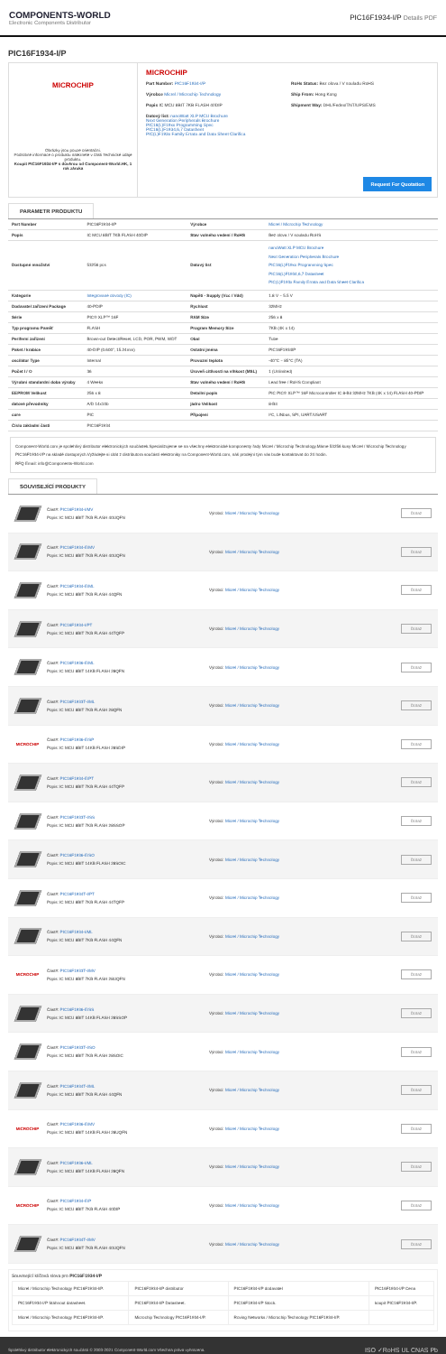COMPONENTS-WORLD
Electronic Components Distributor
PIC16F1934-I/P Details PDF
PIC16F1934-I/P
MICROCHIP
Obrázky jsou pouze orientační.
Podrobné informace o produktu naleznete v části Technické údaje produktu.
Koupit PIC16F1934-I/P s důvěrou od Component-World.HK, 1 rok záruka
MICROCHIP
Part Number: PIC16F1934-I/P
Výrobce Micrel / Microchip Technology
Popis IC MCU 8BIT 7KB FLASH 40DIP
Datový list: nanoWatt XLP MCU Brochure
Next Generation Peripherals Brochure
PIC16(L)F19xx Programming Spec
PIC16(L)F1934,6,7 Datasheet
PIC(L)F193x Family Errata and Data Sheet Clarifica
RoHs Status: Bez olova / V souladu RoHS
Ship From: Hong Kong
Shipment Way: DHL/Fedex/TNT/UPS/EMS
Request For Quotation
PARAMETR PRODUKTU
| Part Number | PIC16F1934-I/P | Výrobce | Micrel / Microchip Technology |
| Popis | IC MCU 8BIT 7KB FLASH 40DIP | Stav volného vedení / RoHS | Bez olova / V souladu RoHS |
| Dostupné množství | 53256 pcs | Datový list | nanoWatt XLP MCU Brochure Next Generation Peripherals Brochure PIC16(L)F19xx Programming Spec PIC16(L)F1934,6,7 Datasheet PIC(L)F193x Family Errata and Data Sheet Clarifica |
| Kategorie | Integrované obvody (IC) | Napětí - Supply (Vcc / Vdd) | 1.8 V ~ 5.5 V |
| Dodavatel zařízení Package | 40-PDIP | Rychlost | 32MHz |
| Série | PIC® XLP™ 16F | RAM Size | 256 x 8 |
| Typ programu Paměť | FLASH | Program Memory Size | 7KB (4K x 14) |
| Periferní zařízení | Brown-out Detect/Reset, LCD, POR, PWM, WDT | Obal | Tube |
| Paket / krabice | 40-DIP (0.600", 15.24mm) | Ostatní jména | PIC16F1934IP |
| oscilátor Type | Internal | Provozní teplota | -40°C ~ 85°C (TA) |
| Počet I / O | 36 | Úroveň citlivosti na vlhkost (MSL) | 1 (Unlimited) |
| Výrobní standardní doba výroby | 4 Weeks | Stav volného vedení / RoHS | Lead free / RoHS Compliant |
| EEPROM Velikost | 256 x 8 | Detailní popis | PIC PIC® XLP™ 16F Microcontroller IC 8-Bit 32MHz 7KB (4K x 14) FLASH 40-PDIP |
| datové převodníky | A/D 14x10b | jádro Velikost | 8-Bit |
| core | PIC | Připojení | I²C, LINbus, SPI, UART/USART |
| Číslo základní části | PIC16F1934 | | |
Component-World.com je spolehlivý distributor elektronických součástek.Specializujeme se na všechny elektronické komponenty řady Micrel / Microchip Technology.Máme 53256 kusy Micrel / Microchip Technology PIC16F1934-I/P na skladě dostupných.Vyžádejte si citát z distributora součástí elektroniky na Component-World.com, náš prodejní tým vás bude kontaktovat do 24 hodin.
RFQ Email: info@Components-World.com
SOUVISEJÍCÍ PRODUKTY
Část#: PIC16F1934-I/MV
Popis: IC MCU 8BIT 7KB FLASH 40UQFN
Výrobci: Micrel / Microchip Technology Dotaz
Část#: PIC16F1934-E/MV
Popis: IC MCU 8BIT 7KB FLASH 40UQFN
Výrobci: Micrel / Microchip Technology Dotaz
Část#: PIC16F1934-E/ML
Popis: IC MCU 8BIT 7KB FLASH 44QFN
Výrobci: Micrel / Microchip Technology Dotaz
Část#: PIC16F1934-I/PT
Popis: IC MCU 8BIT 7KB FLASH 44TQFP
Výrobci: Micrel / Microchip Technology Dotaz
Část#: PIC16F1936-E/ML
Popis: IC MCU 8BIT 14KB FLASH 28QFN
Výrobci: Micrel / Microchip Technology Dotaz
Část#: PIC16F1933T-I/ML
Popis: IC MCU 8BIT 7KB FLASH 28QFN
Výrobci: Micrel / Microchip Technology Dotaz
MICROCHIP
Část#: PIC16F1936-E/SP
Popis: IC MCU 8BIT 14KB FLASH 28SDIP
Výrobci: Micrel / Microchip Technology Dotaz
Část#: PIC16F1934-E/PT
Popis: IC MCU 8BIT 7KB FLASH 44TQFP
Výrobci: Micrel / Microchip Technology Dotaz
Část#: PIC16F1933T-I/SS
Popis: IC MCU 8BIT 7KB FLASH 28SSOP
Výrobci: Micrel / Microchip Technology Dotaz
Část#: PIC16F1936-E/SO
Popis: IC MCU 8BIT 14KB FLASH 28SOIC
Výrobci: Micrel / Microchip Technology Dotaz
Část#: PIC16F1934T-I/PT
Popis: IC MCU 8BIT 7KB FLASH 44TQFP
Výrobci: Micrel / Microchip Technology Dotaz
Část#: PIC16F1934-I/ML
Popis: IC MCU 8BIT 7KB FLASH 44QFN
Výrobci: Micrel / Microchip Technology Dotaz
MICROCHIP
Část#: PIC16F1933T-I/MV
Popis: IC MCU 8BIT 7KB FLASH 28UQFN
Výrobci: Micrel / Microchip Technology Dotaz
Část#: PIC16F1936-E/SS
Popis: IC MCU 8BIT 14KB FLASH 28SSOP
Výrobci: Micrel / Microchip Technology Dotaz
Část#: PIC16F1933T-I/SO
Popis: IC MCU 8BIT 7KB FLASH 28SOIC
Výrobci: Micrel / Microchip Technology Dotaz
Část#: PIC16F1934T-I/ML
Popis: IC MCU 8BIT 7KB FLASH 44QFN
Výrobci: Micrel / Microchip Technology Dotaz
MICROCHIP
Část#: PIC16F1936-E/MV
Popis: IC MCU 8BIT 14KB FLASH 28UQFN
Výrobci: Micrel / Microchip Technology Dotaz
Část#: PIC16F1936-I/ML
Popis: IC MCU 8BIT 14KB FLASH 28QFN
Výrobci: Micrel / Microchip Technology Dotaz
MICROCHIP
Část#: PIC16F1934-E/P
Popis: IC MCU 8BIT 7KB FLASH 40DIP
Výrobci: Micrel / Microchip Technology Dotaz
Část#: PIC16F1934T-I/MV
Popis: IC MCU 8BIT 7KB FLASH 40UQFN
Výrobci: Micrel / Microchip Technology Dotaz
Související klíčová slova pro PIC16F1934-I/P
| Micrel / Microchip Technology PIC16F1934-I/P. | PIC16F1934-I/P distributor | PIC16F1934-I/P dodavatel | PIC16F1934-I/P Cena |
| PIC16F1934-I/P Stáhnout datasheet. | PIC16F1934-I/P Datasheet. | PIC16F1934-I/P Stock. | koupit PIC16F1934-I/P. |
| Micrel / Microchip Technology PIC16F1934-I/P. | Microchip Technology PIC16F1934-I/P. | Roving Networks / Microchip Technology PIC16F1934-I/P. | |
Spolehlivý distributor elektronických součástí © 2003-2021 Component-World.com Všechna práva vyhrazena. ISO ✓RoHS UL CNAS Pb